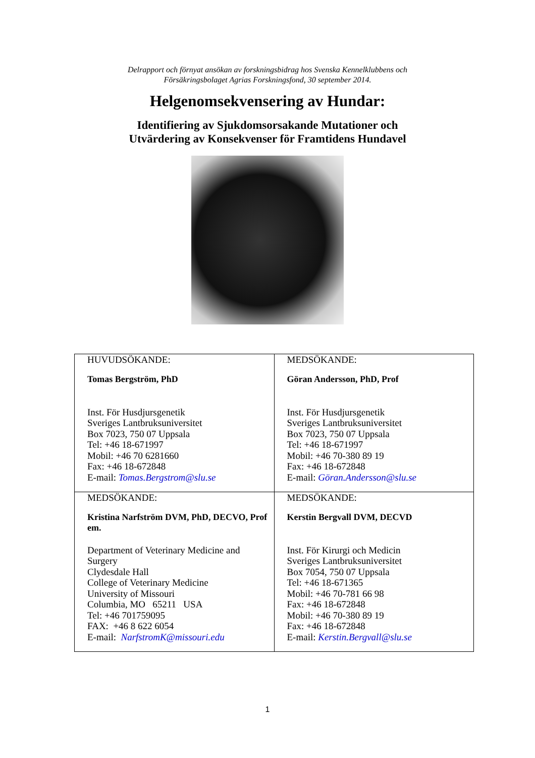Delrapport och förnyat ansökan av forskningsbidrag hos Svenska Kennelklubbens och
Försäkringsbolaget Agrias Forskningsfond, 30 september 2014.
Helgenomsekvensering av Hundar:
Identifiering av Sjukdomsorsakande Mutationer och
Utvärdering av Konsekvenser för Framtidens Hundavel
| HUVUDSÖKANDE: Tomas Bergström, PhD Inst. För Husdjursgenetik Sveriges Lantbruksuniversitet Box 7023, 750 07 Uppsala Tel: +46 18-671997 Mobil: +46 70 6281660 Fax: +46 18-672848 E-mail: Tomas.Bergstrom@slu.se | MEDSÖKANDE: Göran Andersson, PhD, Prof Inst. För Husdjursgenetik Sveriges Lantbruksuniversitet Box 7023, 750 07 Uppsala Tel: +46 18-671997 Mobil: +46 70-380 89 19 Fax: +46 18-672848 E-mail: Göran.Andersson@slu.se |
| MEDSÖKANDE: Kristina Narfström DVM, PhD, DECVO, Prof em. Department of Veterinary Medicine and Surgery Clydesdale Hall College of Veterinary Medicine University of Missouri Columbia, MO 65211 USA Tel: +46 701759095 FAX: +46 8 622 6054 E-mail: NarfstromK@missouri.edu | MEDSÖKANDE: Kerstin Bergvall DVM, DECVD Inst. För Kirurgi och Medicin Sveriges Lantbruksuniversitet Box 7054, 750 07 Uppsala Tel: +46 18-671365 Mobil: +46 70-781 66 98 Fax: +46 18-672848 Mobil: +46 70-380 89 19 Fax: +46 18-672848 E-mail: Kerstin.Bergvall@slu.se |
1